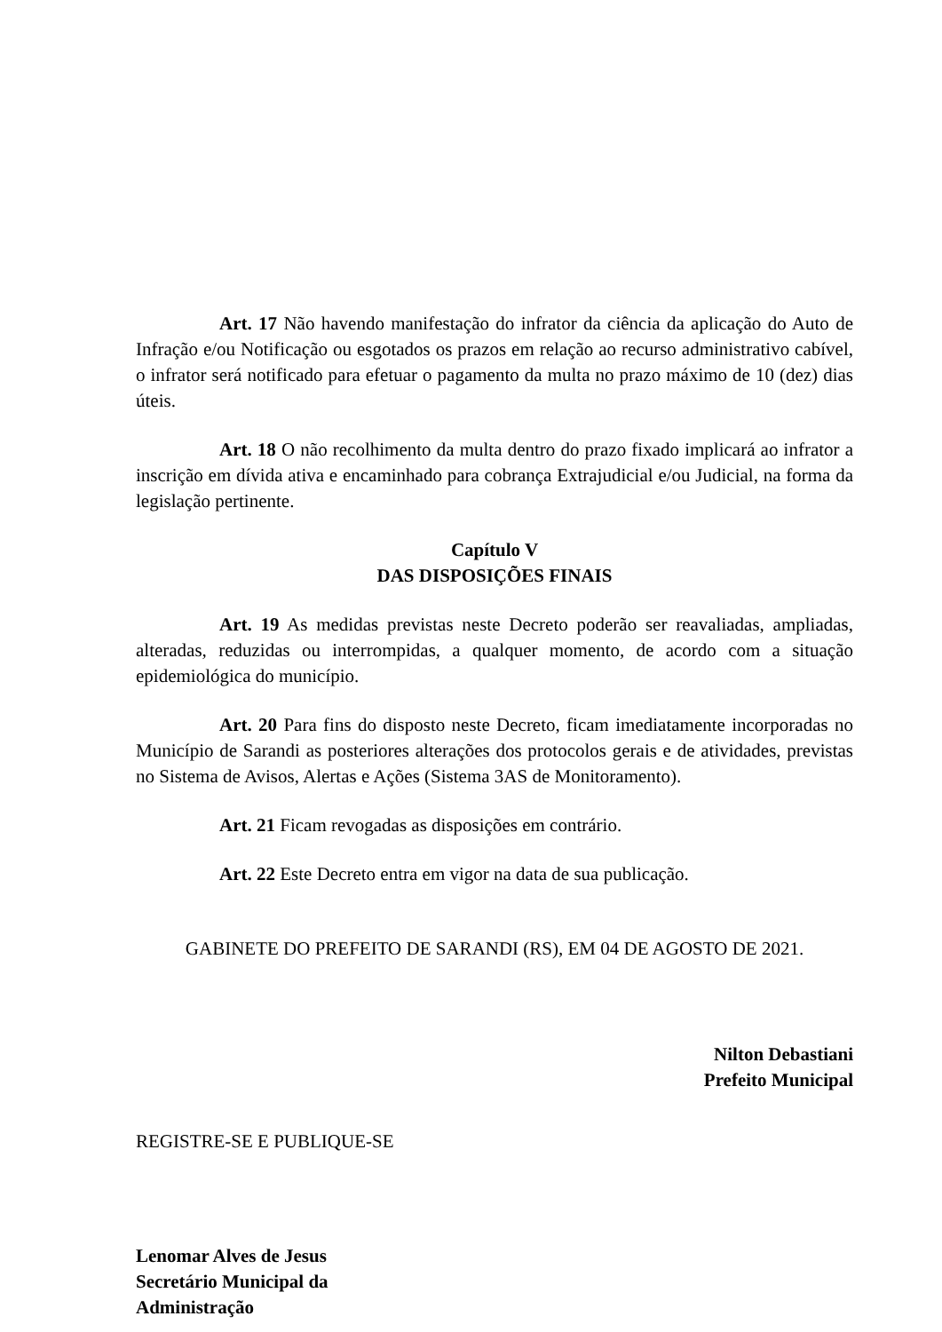Art. 17 Não havendo manifestação do infrator da ciência da aplicação do Auto de Infração e/ou Notificação ou esgotados os prazos em relação ao recurso administrativo cabível, o infrator será notificado para efetuar o pagamento da multa no prazo máximo de 10 (dez) dias úteis.
Art. 18 O não recolhimento da multa dentro do prazo fixado implicará ao infrator a inscrição em dívida ativa e encaminhado para cobrança Extrajudicial e/ou Judicial, na forma da legislação pertinente.
Capítulo V
DAS DISPOSIÇÕES FINAIS
Art. 19 As medidas previstas neste Decreto poderão ser reavaliadas, ampliadas, alteradas, reduzidas ou interrompidas, a qualquer momento, de acordo com a situação epidemiológica do município.
Art. 20 Para fins do disposto neste Decreto, ficam imediatamente incorporadas no Município de Sarandi as posteriores alterações dos protocolos gerais e de atividades, previstas no Sistema de Avisos, Alertas e Ações (Sistema 3AS de Monitoramento).
Art. 21 Ficam revogadas as disposições em contrário.
Art. 22 Este Decreto entra em vigor na data de sua publicação.
GABINETE DO PREFEITO DE SARANDI (RS), EM 04 DE AGOSTO DE 2021.
Nilton Debastiani
Prefeito Municipal
REGISTRE-SE E PUBLIQUE-SE
Lenomar Alves de Jesus
Secretário Municipal da
Administração